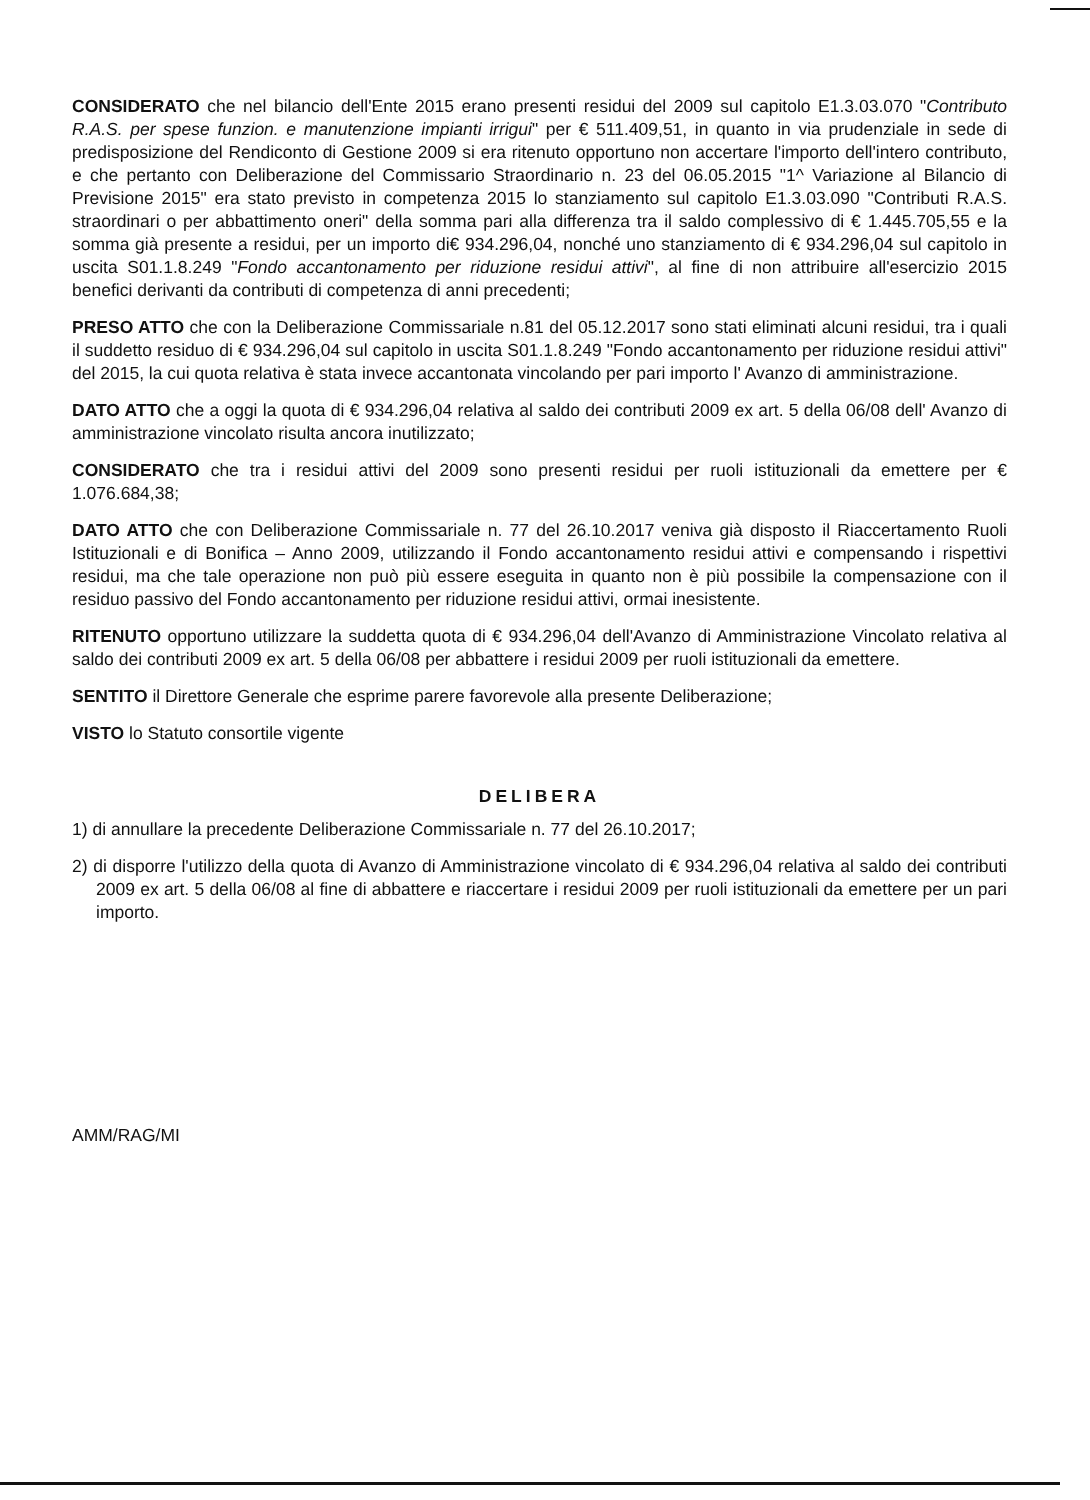CONSIDERATO che nel bilancio dell'Ente 2015 erano presenti residui del 2009 sul capitolo E1.3.03.070 "Contributo R.A.S. per spese funzion. e manutenzione impianti irrigui" per € 511.409,51, in quanto in via prudenziale in sede di predisposizione del Rendiconto di Gestione 2009 si era ritenuto opportuno non accertare l'importo dell'intero contributo, e che pertanto con Deliberazione del Commissario Straordinario n. 23 del 06.05.2015 "1^ Variazione al Bilancio di Previsione 2015" era stato previsto in competenza 2015 lo stanziamento sul capitolo E1.3.03.090 "Contributi R.A.S. straordinari o per abbattimento oneri" della somma pari alla differenza tra il saldo complessivo di € 1.445.705,55 e la somma già presente a residui, per un importo di€ 934.296,04, nonché uno stanziamento di € 934.296,04 sul capitolo in uscita S01.1.8.249 "Fondo accantonamento per riduzione residui attivi", al fine di non attribuire all'esercizio 2015 benefici derivanti da contributi di competenza di anni precedenti;
PRESO ATTO che con la Deliberazione Commissariale n.81 del 05.12.2017 sono stati eliminati alcuni residui, tra i quali il suddetto residuo di € 934.296,04 sul capitolo in uscita S01.1.8.249 "Fondo accantonamento per riduzione residui attivi" del 2015, la cui quota relativa è stata invece accantonata vincolando per pari importo l' Avanzo di amministrazione.
DATO ATTO che a oggi la quota di € 934.296,04 relativa al saldo dei contributi 2009 ex art. 5 della 06/08 dell' Avanzo di amministrazione vincolato risulta ancora inutilizzato;
CONSIDERATO che tra i residui attivi del 2009 sono presenti residui per ruoli istituzionali da emettere per € 1.076.684,38;
DATO ATTO che con Deliberazione Commissariale n. 77 del 26.10.2017 veniva già disposto il Riaccertamento Ruoli Istituzionali e di Bonifica – Anno 2009, utilizzando il Fondo accantonamento residui attivi e compensando i rispettivi residui, ma che tale operazione non può più essere eseguita in quanto non è più possibile la compensazione con il residuo passivo del Fondo accantonamento per riduzione residui attivi, ormai inesistente.
RITENUTO opportuno utilizzare la suddetta quota di € 934.296,04 dell'Avanzo di Amministrazione Vincolato relativa al saldo dei contributi 2009 ex art. 5 della 06/08 per abbattere i residui 2009 per ruoli istituzionali da emettere.
SENTITO il Direttore Generale che esprime parere favorevole alla presente Deliberazione;
VISTO lo Statuto consortile vigente
DELIBERA
1) di annullare la precedente Deliberazione Commissariale n. 77 del 26.10.2017;
2) di disporre l'utilizzo della quota di Avanzo di Amministrazione vincolato di € 934.296,04 relativa al saldo dei contributi 2009 ex art. 5 della 06/08 al fine di abbattere e riaccertare i residui 2009 per ruoli istituzionali da emettere per un pari importo.
AMM/RAG/MI